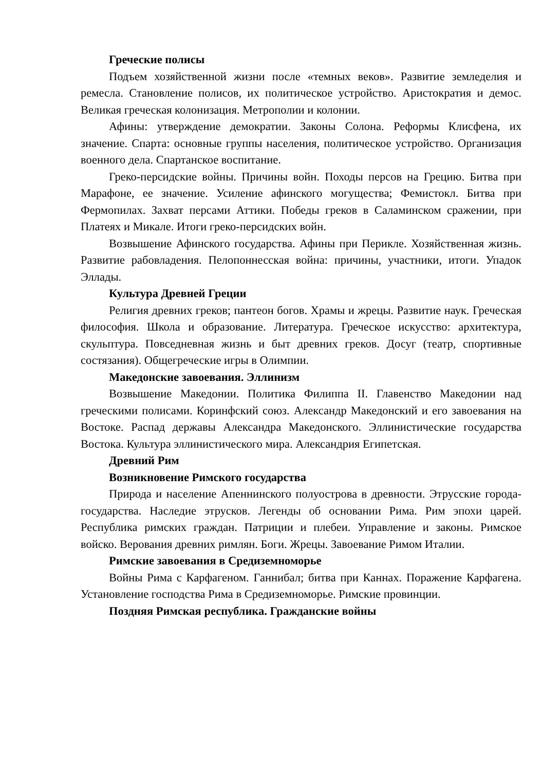Греческие полисы
Подъем хозяйственной жизни после «темных веков». Развитие земледелия и ремесла. Становление полисов, их политическое устройство. Аристократия и демос. Великая греческая колонизация. Метрополии и колонии.
Афины: утверждение демократии. Законы Солона. Реформы Клисфена, их значение. Спарта: основные группы населения, политическое устройство. Организация военного дела. Спартанское воспитание.
Греко-персидские войны. Причины войн. Походы персов на Грецию. Битва при Марафоне, ее значение. Усиление афинского могущества; Фемистокл. Битва при Фермопилах. Захват персами Аттики. Победы греков в Саламинском сражении, при Платеях и Микале. Итоги греко-персидских войн.
Возвышение Афинского государства. Афины при Перикле. Хозяйственная жизнь. Развитие рабовладения. Пелопоннесская война: причины, участники, итоги. Упадок Эллады.
Культура Древней Греции
Религия древних греков; пантеон богов. Храмы и жрецы. Развитие наук. Греческая философия. Школа и образование. Литература. Греческое искусство: архитектура, скульптура. Повседневная жизнь и быт древних греков. Досуг (театр, спортивные состязания). Общегреческие игры в Олимпии.
Македонские завоевания. Эллинизм
Возвышение Македонии. Политика Филиппа II. Главенство Македонии над греческими полисами. Коринфский союз. Александр Македонский и его завоевания на Востоке. Распад державы Александра Македонского. Эллинистические государства Востока. Культура эллинистического мира. Александрия Египетская.
Древний Рим
Возникновение Римского государства
Природа и население Апеннинского полуострова в древности. Этрусские города-государства. Наследие этрусков. Легенды об основании Рима. Рим эпохи царей. Республика римских граждан. Патриции и плебеи. Управление и законы. Римское войско. Верования древних римлян. Боги. Жрецы. Завоевание Римом Италии.
Римские завоевания в Средиземноморье
Войны Рима с Карфагеном. Ганнибал; битва при Каннах. Поражение Карфагена. Установление господства Рима в Средиземноморье. Римские провинции.
Поздняя Римская республика. Гражданские войны